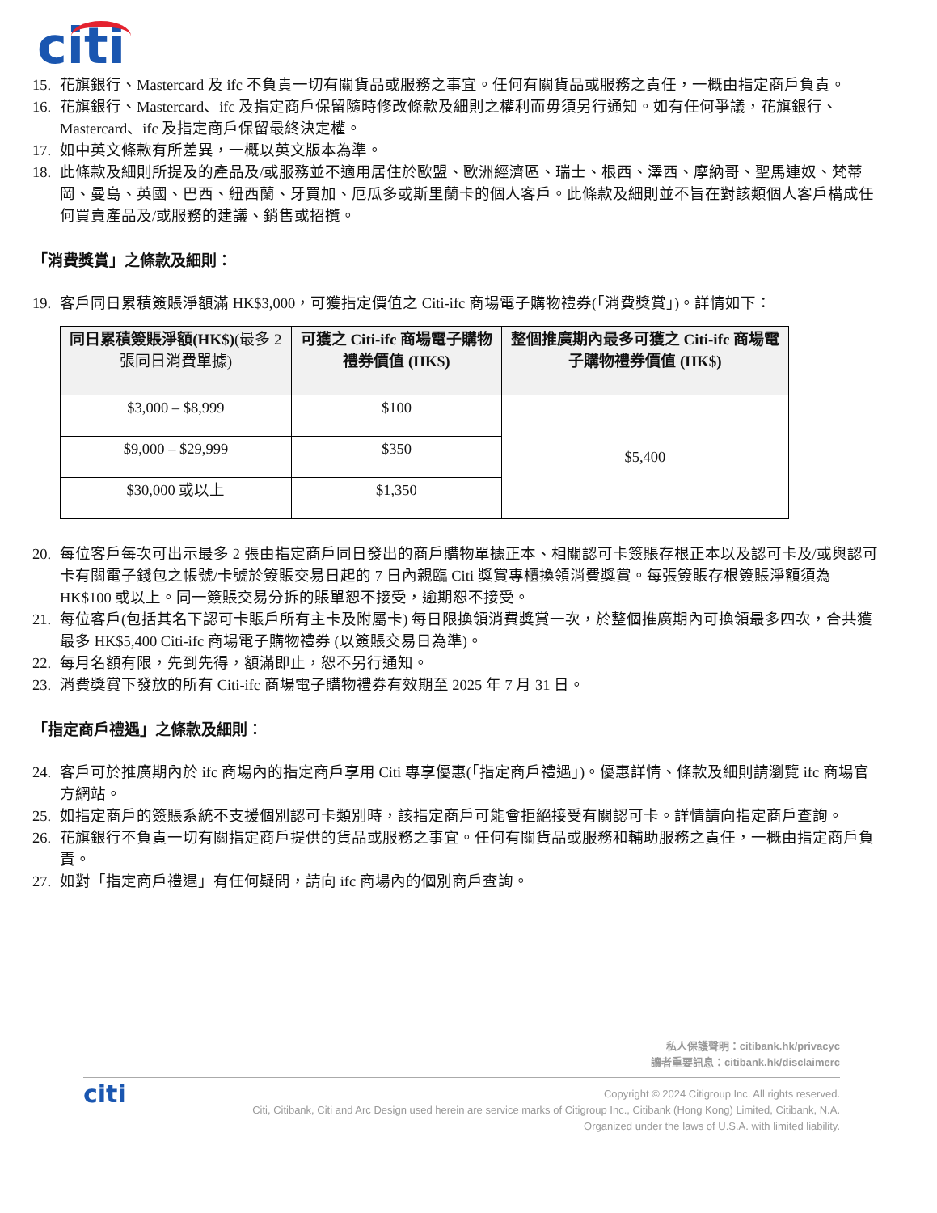citi
15. 花旗銀行、Mastercard 及 ifc 不負責一切有關貨品或服務之事宜。任何有關貨品或服務之責任，一概由指定商戶負責。
16. 花旗銀行、Mastercard、ifc 及指定商戶保留隨時修改條款及細則之權利而毋須另行通知。如有任何爭議，花旗銀行、Mastercard、ifc 及指定商戶保留最終決定權。
17. 如中英文條款有所差異，一概以英文版本為準。
18. 此條款及細則所提及的產品及/或服務並不適用居住於歐盟、歐洲經濟區、瑞士、根西、澤西、摩納哥、聖馬連奴、梵蒂岡、曼島、英國、巴西、紐西蘭、牙買加、厄瓜多或斯里蘭卡的個人客戶。此條款及細則並不旨在對該類個人客戶構成任何買賣產品及/或服務的建議、銷售或招攬。
「消費獎賞」之條款及細則：
19. 客戶同日累積簽賬淨額滿 HK$3,000，可獲指定價值之 Citi-ifc 商場電子購物禮券(「消費獎賞」)。詳情如下：
| 同日累積簽賬淨額(HK$) (最多 2 張同日消費單據) | 可獲之 Citi-ifc 商場電子購物禮券價值 (HK$) | 整個推廣期內最多可獲之 Citi-ifc 商場電子購物禮券價值 (HK$) |
| --- | --- | --- |
| $3,000 – $8,999 | $100 | $5,400 |
| $9,000 – $29,999 | $350 | |
| $30,000 或以上 | $1,350 | |
20. 每位客戶每次可出示最多 2 張由指定商戶同日發出的商戶購物單據正本、相關認可卡簽賬存根正本以及認可卡及/或與認可卡有關電子錢包之帳號/卡號於簽賬交易日起的 7 日內親臨 Citi 獎賞專櫃換領消費獎賞。每張簽賬存根簽賬淨額須為 HK$100 或以上。同一簽賬交易分拆的賬單恕不接受，逾期恕不接受。
21. 每位客戶(包括其名下認可卡賬戶所有主卡及附屬卡) 每日限換領消費獎賞一次，於整個推廣期內可換領最多四次，合共獲最多 HK$5,400 Citi-ifc 商場電子購物禮券 (以簽賬交易日為準)。
22. 每月名額有限，先到先得，額滿即止，恕不另行通知。
23. 消費獎賞下發放的所有 Citi-ifc 商場電子購物禮券有效期至 2025 年 7 月 31 日。
「指定商戶禮遇」之條款及細則：
24. 客戶可於推廣期內於 ifc 商場內的指定商戶享用 Citi 專享優惠(「指定商戶禮遇」)。優惠詳情、條款及細則請瀏覽 ifc 商場官方網站。
25. 如指定商戶的簽賬系統不支援個別認可卡類別時，該指定商戶可能會拒絕接受有關認可卡。詳情請向指定商戶查詢。
26. 花旗銀行不負責一切有關指定商戶提供的貨品或服務之事宜。任何有關貨品或服務和輔助服務之責任，一概由指定商戶負責。
27. 如對「指定商戶禮遇」有任何疑問，請向 ifc 商場內的個別商戶查詢。
私人保護聲明：citibank.hk/privacyc
讀者重要訊息：citibank.hk/disclaimerc
citi
Copyright © 2024 Citigroup Inc. All rights reserved.
Citi, Citibank, Citi and Arc Design used herein are service marks of Citigroup Inc., Citibank (Hong Kong) Limited, Citibank, N.A.
Organized under the laws of U.S.A. with limited liability.